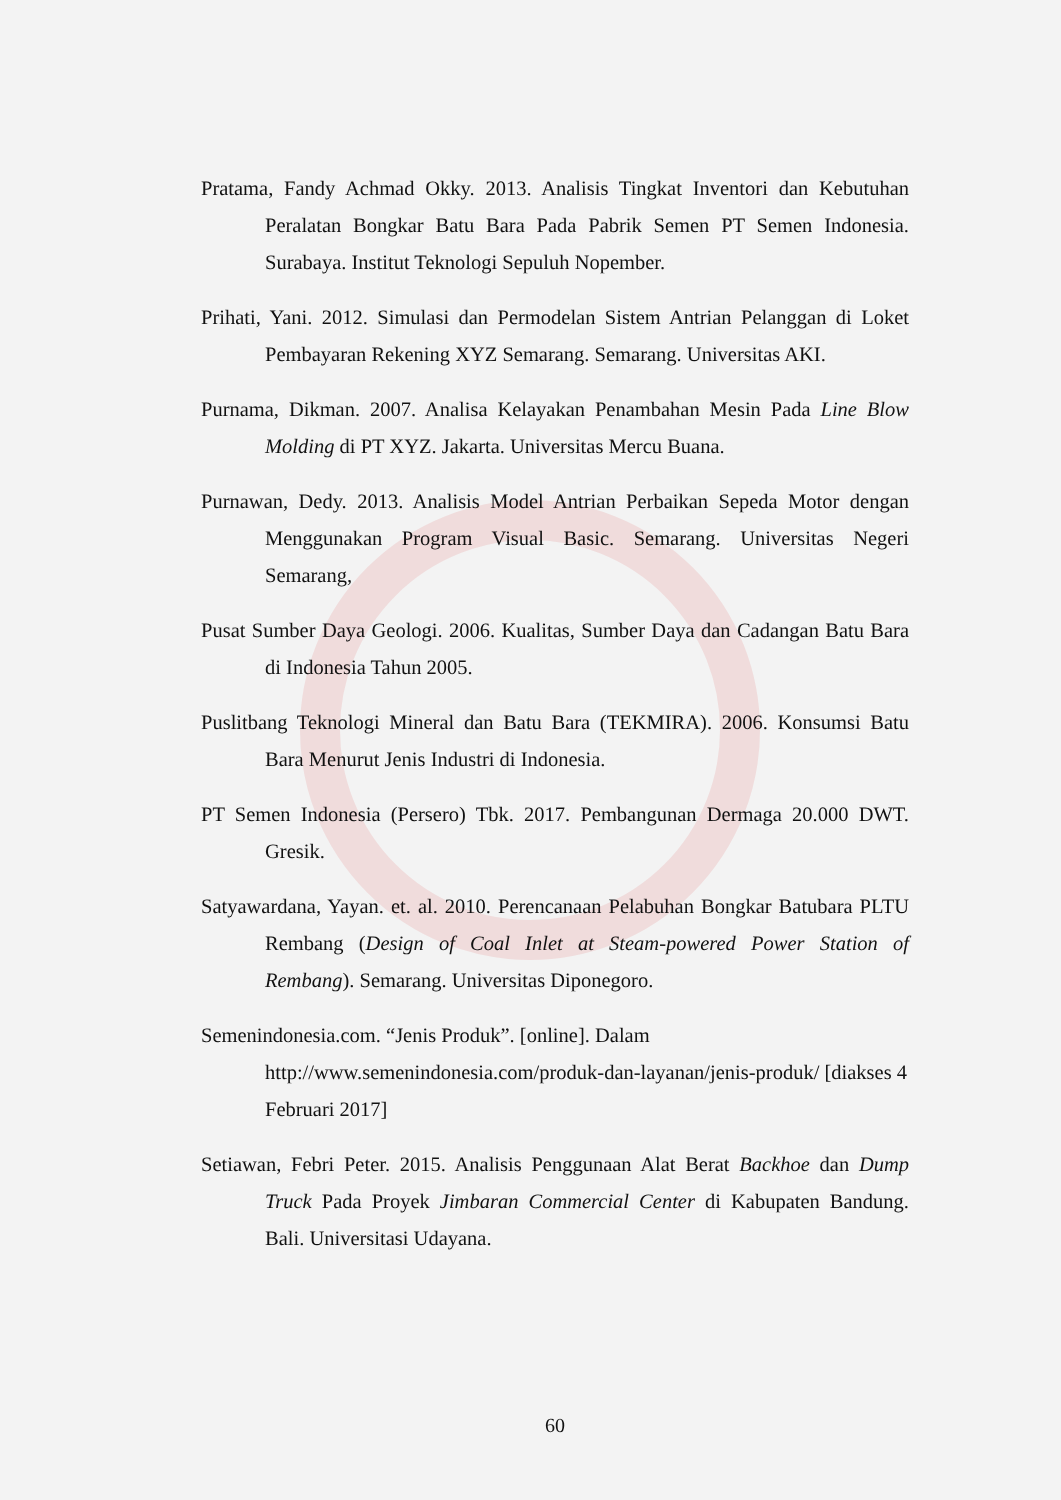Pratama, Fandy Achmad Okky. 2013. Analisis Tingkat Inventori dan Kebutuhan Peralatan Bongkar Batu Bara Pada Pabrik Semen PT Semen Indonesia. Surabaya. Institut Teknologi Sepuluh Nopember.
Prihati, Yani. 2012. Simulasi dan Permodelan Sistem Antrian Pelanggan di Loket Pembayaran Rekening XYZ Semarang. Semarang. Universitas AKI.
Purnama, Dikman. 2007. Analisa Kelayakan Penambahan Mesin Pada Line Blow Molding di PT XYZ. Jakarta. Universitas Mercu Buana.
Purnawan, Dedy. 2013. Analisis Model Antrian Perbaikan Sepeda Motor dengan Menggunakan Program Visual Basic. Semarang. Universitas Negeri Semarang,
Pusat Sumber Daya Geologi. 2006. Kualitas, Sumber Daya dan Cadangan Batu Bara di Indonesia Tahun 2005.
Puslitbang Teknologi Mineral dan Batu Bara (TEKMIRA). 2006. Konsumsi Batu Bara Menurut Jenis Industri di Indonesia.
PT Semen Indonesia (Persero) Tbk. 2017. Pembangunan Dermaga 20.000 DWT. Gresik.
Satyawardana, Yayan. et. al. 2010. Perencanaan Pelabuhan Bongkar Batubara PLTU Rembang (Design of Coal Inlet at Steam-powered Power Station of Rembang). Semarang. Universitas Diponegoro.
Semenindonesia.com. “Jenis Produk”. [online]. Dalam http://www.semenindonesia.com/produk-dan-layanan/jenis-produk/ [diakses 4 Februari 2017]
Setiawan, Febri Peter. 2015. Analisis Penggunaan Alat Berat Backhoe dan Dump Truck Pada Proyek Jimbaran Commercial Center di Kabupaten Bandung. Bali. Universitasi Udayana.
60